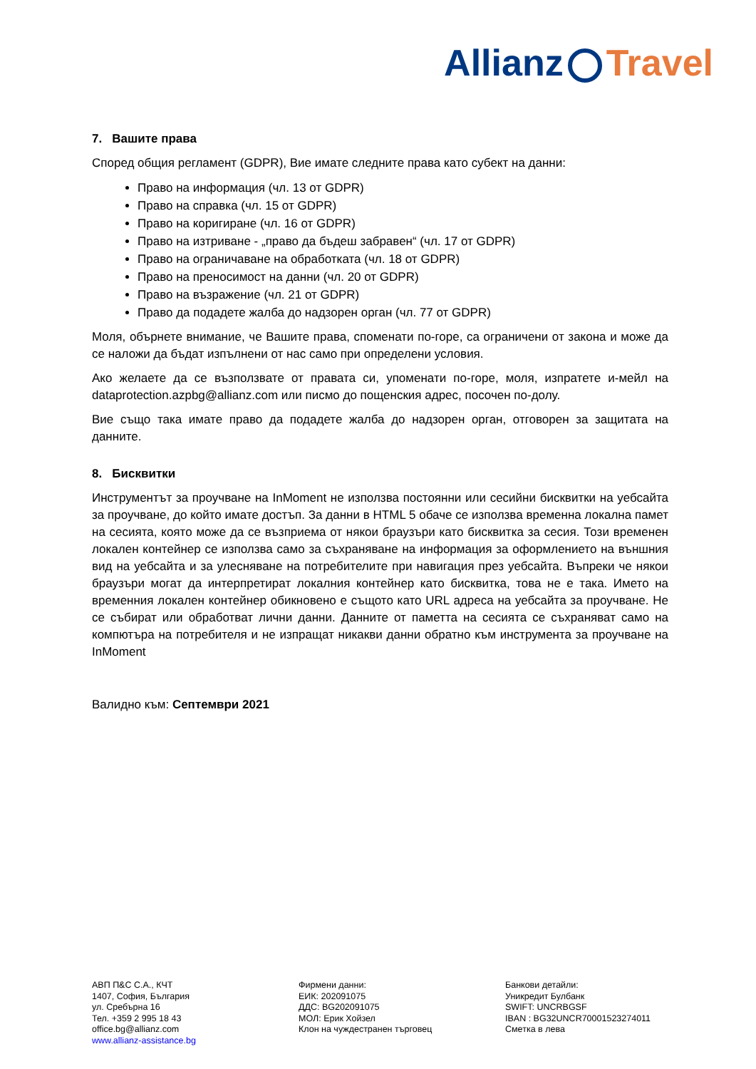Allianz Travel
7. Вашите права
Според общия регламент (GDPR), Вие имате следните права като субект на данни:
Право на информация (чл. 13 от GDPR)
Право на справка (чл. 15 от GDPR)
Право на коригиране (чл. 16 от GDPR)
Право на изтриване - „право да бъдеш забравен“ (чл. 17 от GDPR)
Право на ограничаване на обработката (чл. 18 от GDPR)
Право на преносимост на данни (чл. 20 от GDPR)
Право на възражение (чл. 21 от GDPR)
Право да подадете жалба до надзорен орган (чл. 77 от GDPR)
Моля, обърнете внимание, че Вашите права, споменати по-горе, са ограничени от закона и може да се наложи да бъдат изпълнени от нас само при определени условия.
Ако желаете да се възползвате от правата си, упоменати по-горе, моля, изпратете и-мейл на dataprotection.azpbg@allianz.com или писмо до пощенския адрес, посочен по-долу.
Вие също така имате право да подадете жалба до надзорен орган, отговорен за защитата на данните.
8. Бисквитки
Инструментът за проучване на InMoment не използва постоянни или сесийни бисквитки на уебсайта за проучване, до който имате достъп. За данни в HTML 5 обаче се използва временна локална памет на сесията, която може да се възприема от някои браузъри като бисквитка за сесия. Този временен локален контейнер се използва само за съхраняване на информация за оформлението на външния вид на уебсайта и за улесняване на потребителите при навигация през уебсайта. Въпреки че някои браузъри могат да интерпретират локалния контейнер като бисквитка, това не е така. Името на временния локален контейнер обикновено е същото като URL адреса на уебсайта за проучване. Не се събират или обработват лични данни. Данните от паметта на сесията се съхраняват само на компютъра на потребителя и не изпращат никакви данни обратно към инструмента за проучване на InMoment
Валидно към: Септември 2021
АВП П&С С.А., КЧТ
1407, София, България
ул. Сребърна 16
Тел. +359 2 995 18 43
office.bg@allianz.com
www.allianz-assistance.bg
Фирмени данни:
ЕИК: 202091075
ДДС: BG202091075
МОЛ: Ерик Хойзел
Клон на чуждестранен търговец
Банкови детайли:
Уникредит Булбанк
SWIFT: UNCRBGSF
IBAN : BG32UNCR70001523274011
Сметка в лева